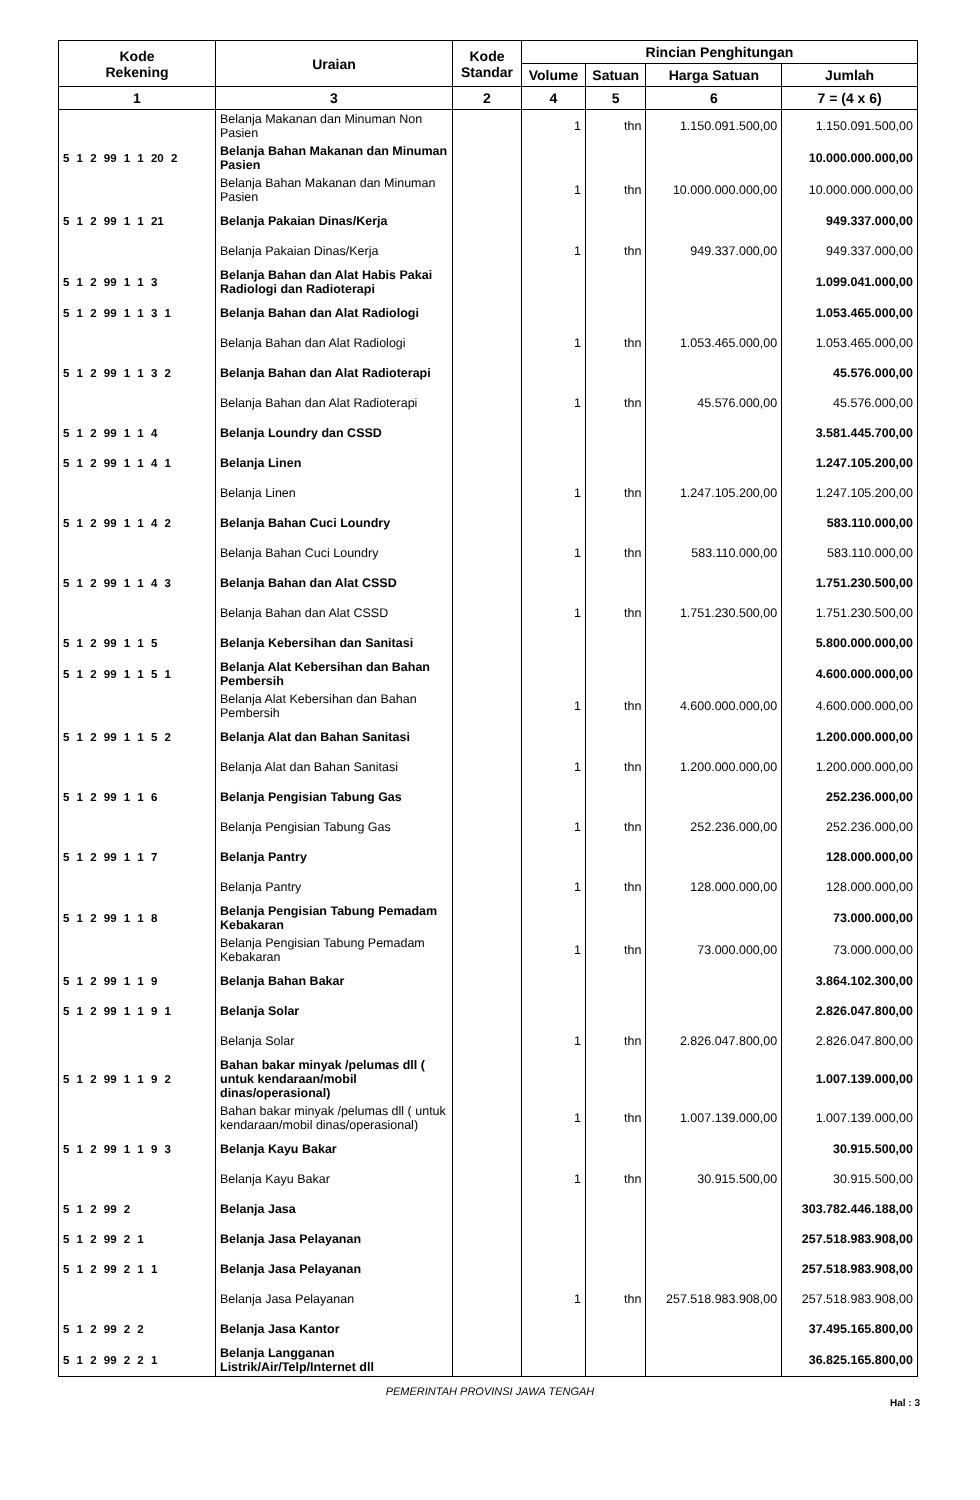| Kode Rekening | Uraian | Kode Standar | Rincian Penghitungan | | | |
| --- | --- | --- | --- | --- | --- | --- |
| | | | Volume | Satuan | Harga Satuan | Jumlah |
| 1 | 3 | 2 | 4 | 5 | 6 | 7 = (4 x 6) |
| | Belanja Makanan dan Minuman Non Pasien | | 1 | thn | 1.150.091.500,00 | 1.150.091.500,00 |
| 5 1 2 99 1 1 20 2 | Belanja Bahan Makanan dan Minuman Pasien | | | | | 10.000.000.000,00 |
| | Belanja Bahan Makanan dan Minuman Pasien | | 1 | thn | 10.000.000.000,00 | 10.000.000.000,00 |
| 5 1 2 99 1 1 21 | Belanja Pakaian Dinas/Kerja | | | | | 949.337.000,00 |
| | Belanja Pakaian Dinas/Kerja | | 1 | thn | 949.337.000,00 | 949.337.000,00 |
| 5 1 2 99 1 1 3 | Belanja Bahan dan Alat Habis Pakai Radiologi dan Radioterapi | | | | | 1.099.041.000,00 |
| 5 1 2 99 1 1 3 1 | Belanja Bahan dan Alat Radiologi | | | | | 1.053.465.000,00 |
| | Belanja Bahan dan Alat Radiologi | | 1 | thn | 1.053.465.000,00 | 1.053.465.000,00 |
| 5 1 2 99 1 1 3 2 | Belanja Bahan dan Alat Radioterapi | | | | | 45.576.000,00 |
| | Belanja Bahan dan Alat Radioterapi | | 1 | thn | 45.576.000,00 | 45.576.000,00 |
| 5 1 2 99 1 1 4 | Belanja Loundry dan CSSD | | | | | 3.581.445.700,00 |
| 5 1 2 99 1 1 4 1 | Belanja Linen | | | | | 1.247.105.200,00 |
| | Belanja Linen | | 1 | thn | 1.247.105.200,00 | 1.247.105.200,00 |
| 5 1 2 99 1 1 4 2 | Belanja Bahan Cuci Loundry | | | | | 583.110.000,00 |
| | Belanja Bahan Cuci Loundry | | 1 | thn | 583.110.000,00 | 583.110.000,00 |
| 5 1 2 99 1 1 4 3 | Belanja Bahan dan Alat CSSD | | | | | 1.751.230.500,00 |
| | Belanja Bahan dan Alat CSSD | | 1 | thn | 1.751.230.500,00 | 1.751.230.500,00 |
| 5 1 2 99 1 1 5 | Belanja Kebersihan dan Sanitasi | | | | | 5.800.000.000,00 |
| 5 1 2 99 1 1 5 1 | Belanja Alat Kebersihan dan Bahan Pembersih | | | | | 4.600.000.000,00 |
| | Belanja Alat Kebersihan dan Bahan Pembersih | | 1 | thn | 4.600.000.000,00 | 4.600.000.000,00 |
| 5 1 2 99 1 1 5 2 | Belanja Alat dan Bahan Sanitasi | | | | | 1.200.000.000,00 |
| | Belanja Alat dan Bahan Sanitasi | | 1 | thn | 1.200.000.000,00 | 1.200.000.000,00 |
| 5 1 2 99 1 1 6 | Belanja Pengisian Tabung Gas | | | | | 252.236.000,00 |
| | Belanja Pengisian Tabung Gas | | 1 | thn | 252.236.000,00 | 252.236.000,00 |
| 5 1 2 99 1 1 7 | Belanja Pantry | | | | | 128.000.000,00 |
| | Belanja Pantry | | 1 | thn | 128.000.000,00 | 128.000.000,00 |
| 5 1 2 99 1 1 8 | Belanja Pengisian Tabung Pemadam Kebakaran | | | | | 73.000.000,00 |
| | Belanja Pengisian Tabung Pemadam Kebakaran | | 1 | thn | 73.000.000,00 | 73.000.000,00 |
| 5 1 2 99 1 1 9 | Belanja Bahan Bakar | | | | | 3.864.102.300,00 |
| 5 1 2 99 1 1 9 1 | Belanja Solar | | | | | 2.826.047.800,00 |
| | Belanja Solar | | 1 | thn | 2.826.047.800,00 | 2.826.047.800,00 |
| 5 1 2 99 1 1 9 2 | Bahan bakar minyak /pelumas dll ( untuk kendaraan/mobil dinas/operasional) | | | | | 1.007.139.000,00 |
| | Bahan bakar minyak /pelumas dll ( untuk kendaraan/mobil dinas/operasional) | | 1 | thn | 1.007.139.000,00 | 1.007.139.000,00 |
| 5 1 2 99 1 1 9 3 | Belanja Kayu Bakar | | | | | 30.915.500,00 |
| | Belanja Kayu Bakar | | 1 | thn | 30.915.500,00 | 30.915.500,00 |
| 5 1 2 99 2 | Belanja Jasa | | | | | 303.782.446.188,00 |
| 5 1 2 99 2 1 | Belanja Jasa Pelayanan | | | | | 257.518.983.908,00 |
| 5 1 2 99 2 1 1 | Belanja Jasa Pelayanan | | | | | 257.518.983.908,00 |
| | Belanja Jasa Pelayanan | | 1 | thn | 257.518.983.908,00 | 257.518.983.908,00 |
| 5 1 2 99 2 2 | Belanja Jasa Kantor | | | | | 37.495.165.800,00 |
| 5 1 2 99 2 2 1 | Belanja Langganan Listrik/Air/Telp/Internet dll | | | | | 36.825.165.800,00 |
PEMERINTAH PROVINSI JAWA TENGAH
Hal : 3